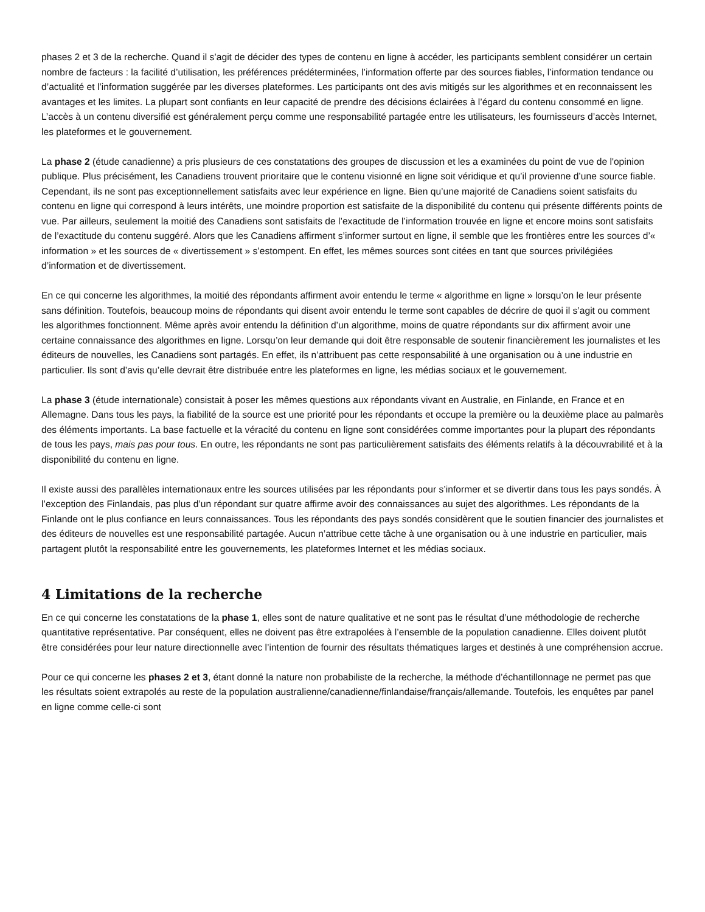phases 2 et 3 de la recherche. Quand il s’agit de décider des types de contenu en ligne à accéder, les participants semblent considérer un certain nombre de facteurs : la facilité d’utilisation, les préférences prédéterminées, l’information offerte par des sources fiables, l’information tendance ou d’actualité et l’information suggérée par les diverses plateformes. Les participants ont des avis mitigés sur les algorithmes et en reconnaissent les avantages et les limites. La plupart sont confiants en leur capacité de prendre des décisions éclairées à l’égard du contenu consommé en ligne. L’accès à un contenu diversifié est généralement perçu comme une responsabilité partagée entre les utilisateurs, les fournisseurs d’accès Internet, les plateformes et le gouvernement.
La phase 2 (étude canadienne) a pris plusieurs de ces constatations des groupes de discussion et les a examinées du point de vue de l'opinion publique. Plus précisément, les Canadiens trouvent prioritaire que le contenu visionné en ligne soit véridique et qu’il provienne d’une source fiable. Cependant, ils ne sont pas exceptionnellement satisfaits avec leur expérience en ligne. Bien qu’une majorité de Canadiens soient satisfaits du contenu en ligne qui correspond à leurs intérêts, une moindre proportion est satisfaite de la disponibilité du contenu qui présente différents points de vue. Par ailleurs, seulement la moitié des Canadiens sont satisfaits de l’exactitude de l’information trouvée en ligne et encore moins sont satisfaits de l’exactitude du contenu suggéré. Alors que les Canadiens affirment s’informer surtout en ligne, il semble que les frontières entre les sources d’« information » et les sources de « divertissement » s’estompent. En effet, les mêmes sources sont citées en tant que sources privilégiées d’information et de divertissement.
En ce qui concerne les algorithmes, la moitié des répondants affirment avoir entendu le terme « algorithme en ligne » lorsqu’on le leur présente sans définition. Toutefois, beaucoup moins de répondants qui disent avoir entendu le terme sont capables de décrire de quoi il s’agit ou comment les algorithmes fonctionnent. Même après avoir entendu la définition d’un algorithme, moins de quatre répondants sur dix affirment avoir une certaine connaissance des algorithmes en ligne. Lorsqu’on leur demande qui doit être responsable de soutenir financièrement les journalistes et les éditeurs de nouvelles, les Canadiens sont partagés. En effet, ils n’attribuent pas cette responsabilité à une organisation ou à une industrie en particulier. Ils sont d’avis qu’elle devrait être distribuée entre les plateformes en ligne, les médias sociaux et le gouvernement.
La phase 3 (étude internationale) consistait à poser les mêmes questions aux répondants vivant en Australie, en Finlande, en France et en Allemagne. Dans tous les pays, la fiabilité de la source est une priorité pour les répondants et occupe la première ou la deuxième place au palmarès des éléments importants. La base factuelle et la véracité du contenu en ligne sont considérées comme importantes pour la plupart des répondants de tous les pays, mais pas pour tous. En outre, les répondants ne sont pas particulièrement satisfaits des éléments relatifs à la découvrabilité et à la disponibilité du contenu en ligne.
Il existe aussi des parallèles internationaux entre les sources utilisées par les répondants pour s’informer et se divertir dans tous les pays sondés. À l’exception des Finlandais, pas plus d’un répondant sur quatre affirme avoir des connaissances au sujet des algorithmes. Les répondants de la Finlande ont le plus confiance en leurs connaissances. Tous les répondants des pays sondés considèrent que le soutien financier des journalistes et des éditeurs de nouvelles est une responsabilité partagée. Aucun n’attribue cette tâche à une organisation ou à une industrie en particulier, mais partagent plutôt la responsabilité entre les gouvernements, les plateformes Internet et les médias sociaux.
4 Limitations de la recherche
En ce qui concerne les constatations de la phase 1, elles sont de nature qualitative et ne sont pas le résultat d’une méthodologie de recherche quantitative représentative. Par conséquent, elles ne doivent pas être extrapolées à l’ensemble de la population canadienne. Elles doivent plutôt être considérées pour leur nature directionnelle avec l’intention de fournir des résultats thématiques larges et destinés à une compréhension accrue.
Pour ce qui concerne les phases 2 et 3, étant donné la nature non probabiliste de la recherche, la méthode d’échantillonnage ne permet pas que les résultats soient extrapolés au reste de la population australienne/canadienne/finlandaise/français/allemande. Toutefois, les enquêtes par panel en ligne comme celle-ci sont